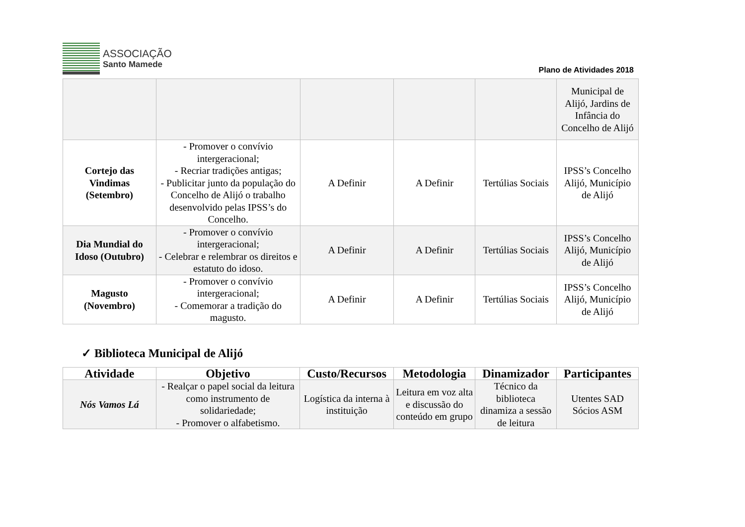ASSOCIAÇÃO
Santo Mamede
Plano de Atividades 2018
| | | | | | Municipal de Alijó, Jardins de Infância do Concelho de Alijó |
| Cortejo das Vindimas (Setembro) | - Promover o convívio intergeracional; - Recriar tradições antigas; - Publicitar junto da população do Concelho de Alijó o trabalho desenvolvido pelas IPSS’s do Concelho. | A Definir | A Definir | Tertúlias Sociais | IPSS’s Concelho Alijó, Município de Alijó |
| Dia Mundial do Idoso (Outubro) | - Promover o convívio intergeracional; - Celebrar e relembrar os direitos e estatuto do idoso. | A Definir | A Definir | Tertúlias Sociais | IPSS’s Concelho Alijó, Município de Alijó |
| Magusto (Novembro) | - Promover o convívio intergeracional; - Comemorar a tradição do magusto. | A Definir | A Definir | Tertúlias Sociais | IPSS’s Concelho Alijó, Município de Alijó |
✓ Biblioteca Municipal de Alijó
| Atividade | Objetivo | Custo/Recursos | Metodologia | Dinamizador | Participantes |
| --- | --- | --- | --- | --- | --- |
| Nós Vamos Lá | - Realçar o papel social da leitura como instrumento de solidariedade; - Promover o alfabetismo. | Logística da interna à instituição | Leitura em voz alta e discussão do conteúdo em grupo | Técnico da biblioteca dinamiza a sessão de leitura | Utentes SAD Sócios ASM |